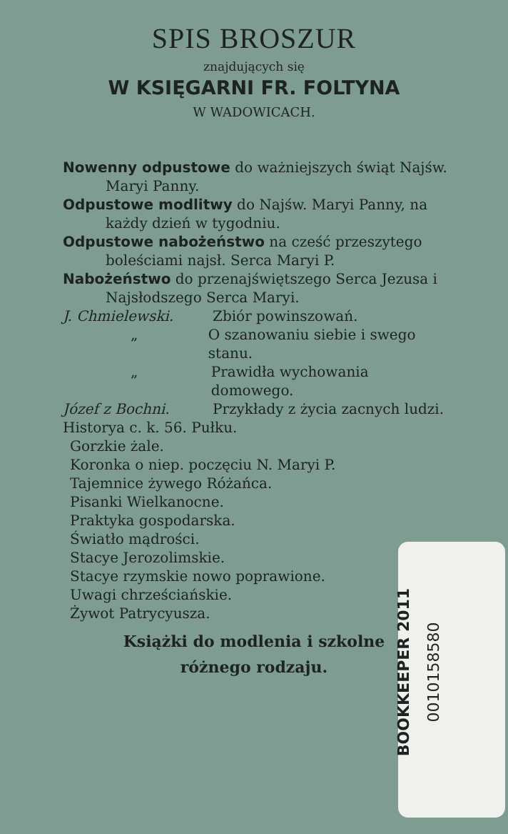SPIS BROSZUR
znajdujących się
W KSIĘGARNI FR. FOLTYNA
W WADOWICACH.
Nowenny odpustowe do ważniejszych świąt Najśw. Maryi Panny.
Odpustowe modlitwy do Najśw. Maryi Panny, na każdy dzień w tygodniu.
Odpustowe nabożeństwo na cześć przeszytego boleściami najsł. Serca Maryi P.
Nabożeństwo do przenajświętszego Serca Jezusa i Najsłodszego Serca Maryi.
J. Chmielewski. Zbiór powinszowań.
„ O szanowaniu siebie i swego stanu.
„ Prawidła wychowania domowego.
Józef z Bochni. Przykłady z życia zacnych ludzi.
Historya c. k. 56. Pułku.
Gorzkie żale.
Koronka o niep. poczęciu N. Maryi P.
Tajemnice żywego Różańca.
Pisanki Wielkanocne.
Praktyka gospodarska.
Światło mądrości.
Stacye Jerozolimskie.
Stacye rzymskie nowo poprawione.
Uwagi chrześciańskie.
Żywot Patrycyusza.
Książki do modlenia i szkolne
różnego rodzaju.
BOOKKEEPER 2011 0010158580